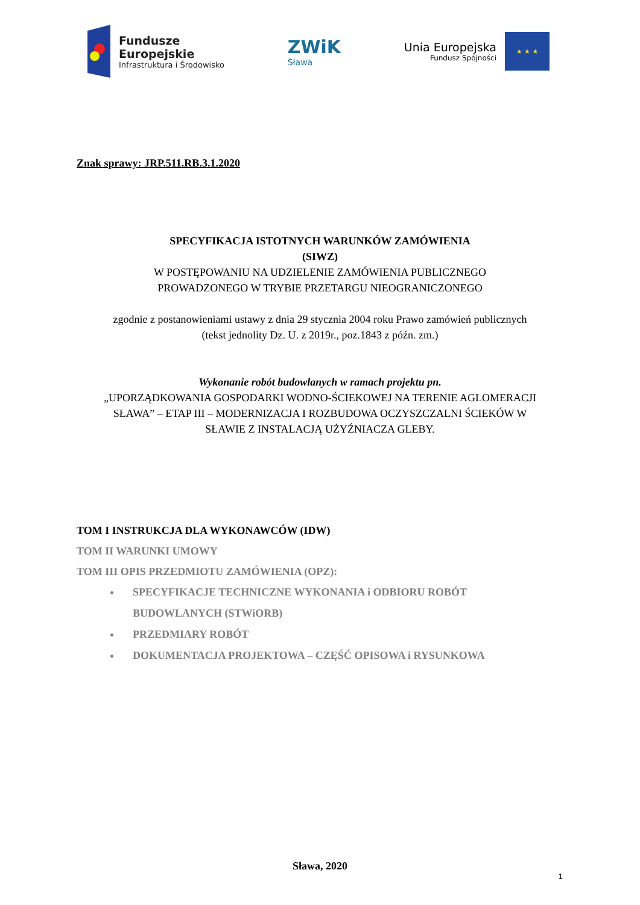Fundusze
Europejskie
Infrastruktura i Środowisko
ZWiK
Sława
Unia Europejska
Fundusz Spójności
★ ★ ★
Znak sprawy: JRP.511.RB.3.1.2020
SPECYFIKACJA ISTOTNYCH WARUNKÓW ZAMÓWIENIA
(SIWZ)
W POSTĘPOWANIU NA UDZIELENIE ZAMÓWIENIA PUBLICZNEGO
PROWADZONEGO W TRYBIE PRZETARGU NIEOGRANICZONEGO
zgodnie z postanowieniami ustawy z dnia 29 stycznia 2004 roku Prawo zamówień publicznych
(tekst jednolity Dz. U. z 2019r., poz.1843 z późn. zm.)
Wykonanie robót budowlanych w ramach projektu pn.
„UPORZĄDKOWANIA GOSPODARKI WODNO-ŚCIEKOWEJ NA TERENIE AGLOMERACJI
SŁAWA” – ETAP III – MODERNIZACJA I ROZBUDOWA OCZYSZCZALNI ŚCIEKÓW W
SŁAWIE Z INSTALACJĄ UŻYŹNIACZA GLEBY.
TOM I INSTRUKCJA DLA WYKONAWCÓW (IDW)
TOM II WARUNKI UMOWY
TOM III OPIS PRZEDMIOTU ZAMÓWIENIA (OPZ):
SPECYFIKACJE TECHNICZNE WYKONANIA i ODBIORU ROBÓT BUDOWLANYCH (STWiORB)
PRZEDMIARY ROBÓT
DOKUMENTACJA PROJEKTOWA – CZĘŚĆ OPISOWA i RYSUNKOWA
Sława, 2020
1